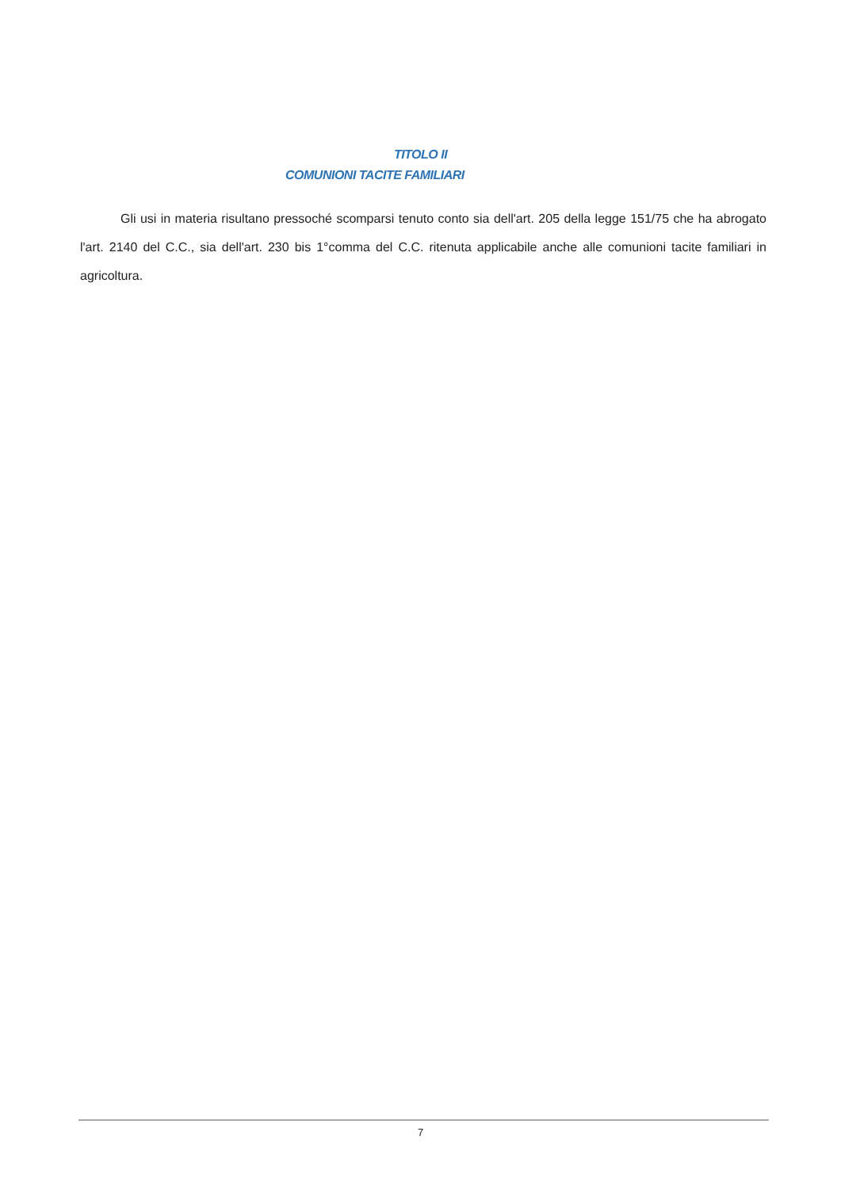TITOLO II
COMUNIONI TACITE FAMILIARI
Gli usi in materia risultano pressoché scomparsi tenuto conto sia dell'art. 205 della legge 151/75 che ha abrogato l'art. 2140 del C.C., sia dell'art. 230 bis 1°comma del C.C. ritenuta applicabile anche alle comunioni tacite familiari in agricoltura.
7